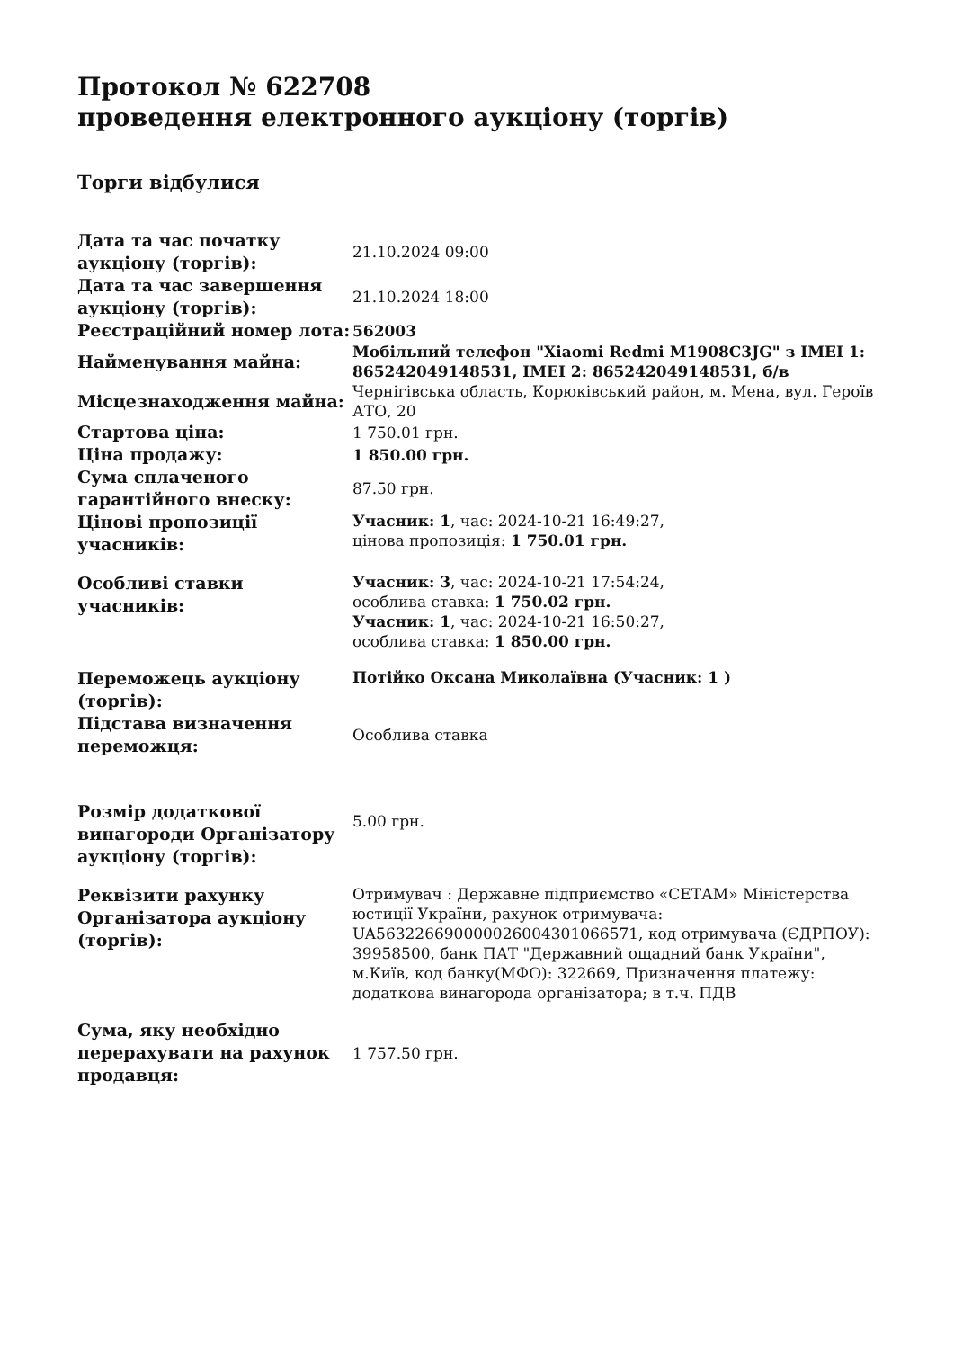Протокол № 622708
проведення електронного аукціону (торгів)
Торги відбулися
| Дата та час початку аукціону (торгів): | 21.10.2024 09:00 |
| Дата та час завершення аукціону (торгів): | 21.10.2024 18:00 |
| Реєстраційний номер лота: | 562003 |
| Найменування майна: | Мобільний телефон "Xiaomi Redmi M1908C3JG" з IMEI 1: 865242049148531, IMEI 2: 865242049148531, б/в |
| Місцезнаходження майна: | Чернігівська область, Корюківський район, м. Мена, вул. Героїв АТО, 20 |
| Стартова ціна: | 1 750.01 грн. |
| Ціна продажу: | 1 850.00 грн. |
| Сума сплаченого гарантійного внеску: | 87.50 грн. |
| Цінові пропозиції учасників: | Учасник: 1 , час: 2024-10-21 16:49:27, цінова пропозиція: 1 750.01 грн. |
| Особливі ставки учасників: | Учасник: 3 , час: 2024-10-21 17:54:24, особлива ставка: 1 750.02 грн. Учасник: 1 , час: 2024-10-21 16:50:27, особлива ставка: 1 850.00 грн. |
| Переможець аукціону (торгів): | Потійко Оксана Миколаївна (Учасник: 1 ) |
| Підстава визначення переможця: | Особлива ставка |
| Розмір додаткової винагороди Організатору аукціону (торгів): | 5.00 грн. |
| Реквізити рахунку Організатора аукціону (торгів): | Отримувач : Державне підприємство «СЕТАМ» Міністерства юстиції України, рахунок отримувача: UA563226690000026004301066571, код отримувача (ЄДРПОУ): 39958500, банк ПАТ "Державний ощадний банк України", м.Київ, код банку(МФО): 322669, Призначення платежу: додаткова винагорода організатора; в т.ч. ПДВ |
| Сума, яку необхідно перерахувати на рахунок продавця: | 1 757.50 грн. |